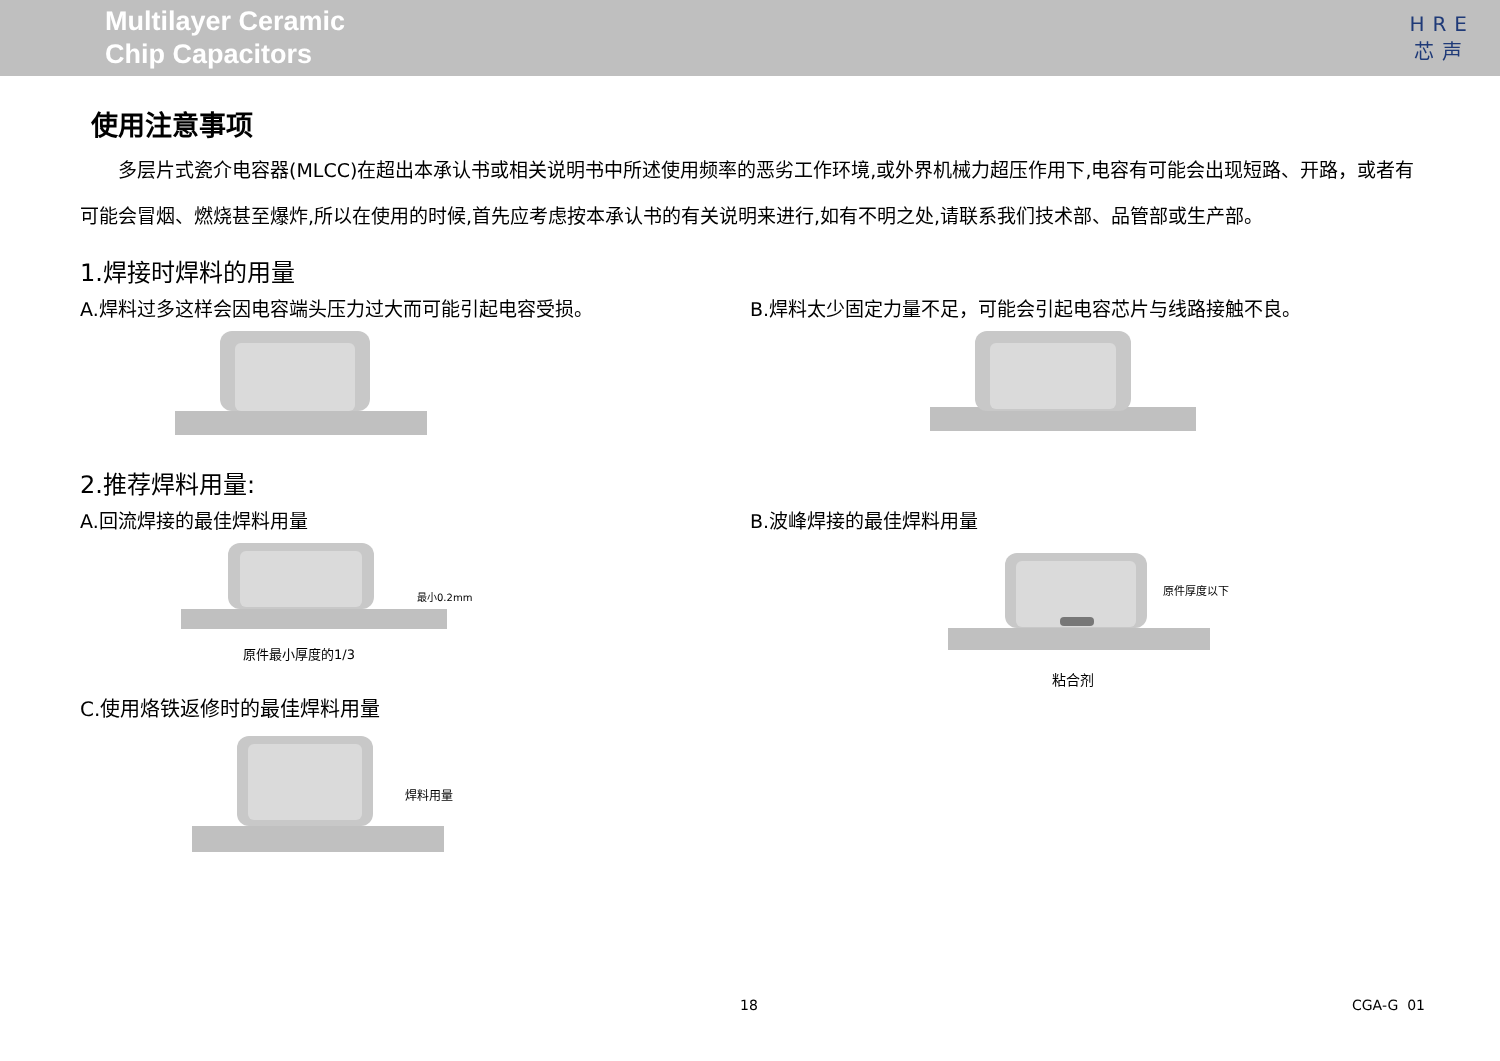Multilayer Ceramic
Chip Capacitors
HRE
芯声
使用注意事项
  多层片式瓷介电容器(MLCC)在超出本承认书或相关说明书中所述使用频率的恶劣工作环境,或外界机械力超压作用下,电容有可能会出现短路、开路，或者有可能会冒烟、燃烧甚至爆炸,所以在使用的时候,首先应考虑按本承认书的有关说明来进行,如有不明之处,请联系我们技术部、品管部或生产部。
1.焊接时焊料的用量
A.焊料过多这样会因电容端头压力过大而可能引起电容受损。
B.焊料太少固定力量不足，可能会引起电容芯片与线路接触不良。
2.推荐焊料用量:
A.回流焊接的最佳焊料用量 B.波峰焊接的最佳焊料用量
最小0.2mm
原件最小厚度的1/3
原件厚度以下
粘合剂
C.使用烙铁返修时的最佳焊料用量
焊料用量
18 CGA-G 01